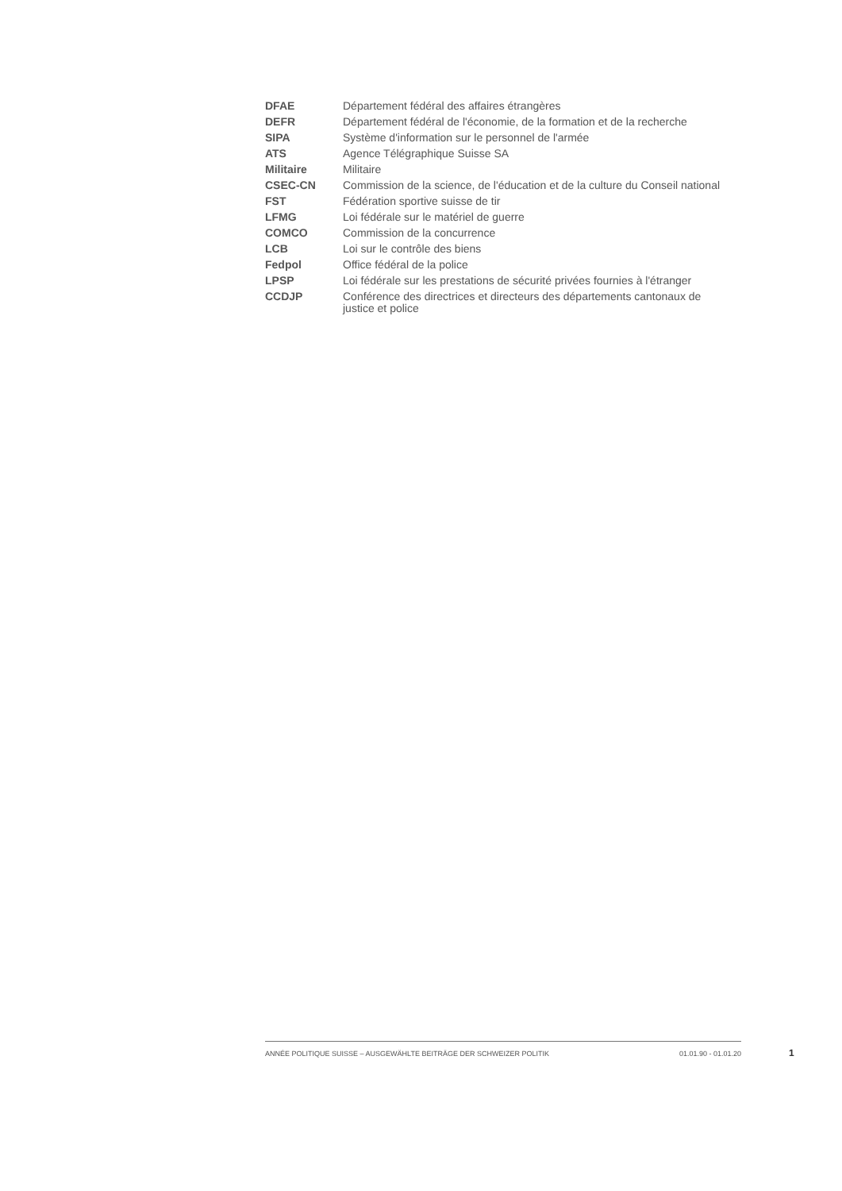| DFAE | Département fédéral des affaires étrangères |
| DEFR | Département fédéral de l'économie, de la formation et de la recherche |
| SIPA | Système d'information sur le personnel de l'armée |
| ATS | Agence Télégraphique Suisse SA |
| Militaire | Militaire |
| CSEC-CN | Commission de la science, de l'éducation et de la culture du Conseil national |
| FST | Fédération sportive suisse de tir |
| LFMG | Loi fédérale sur le matériel de guerre |
| COMCO | Commission de la concurrence |
| LCB | Loi sur le contrôle des biens |
| Fedpol | Office fédéral de la police |
| LPSP | Loi fédérale sur les prestations de sécurité privées fournies à l'étranger |
| CCDJP | Conférence des directrices et directeurs des départements cantonaux de justice et police |
ANNÉE POLITIQUE SUISSE – AUSGEWÄHLTE BEITRÄGE DER SCHWEIZER POLITIK 01.01.90 - 01.01.20
1